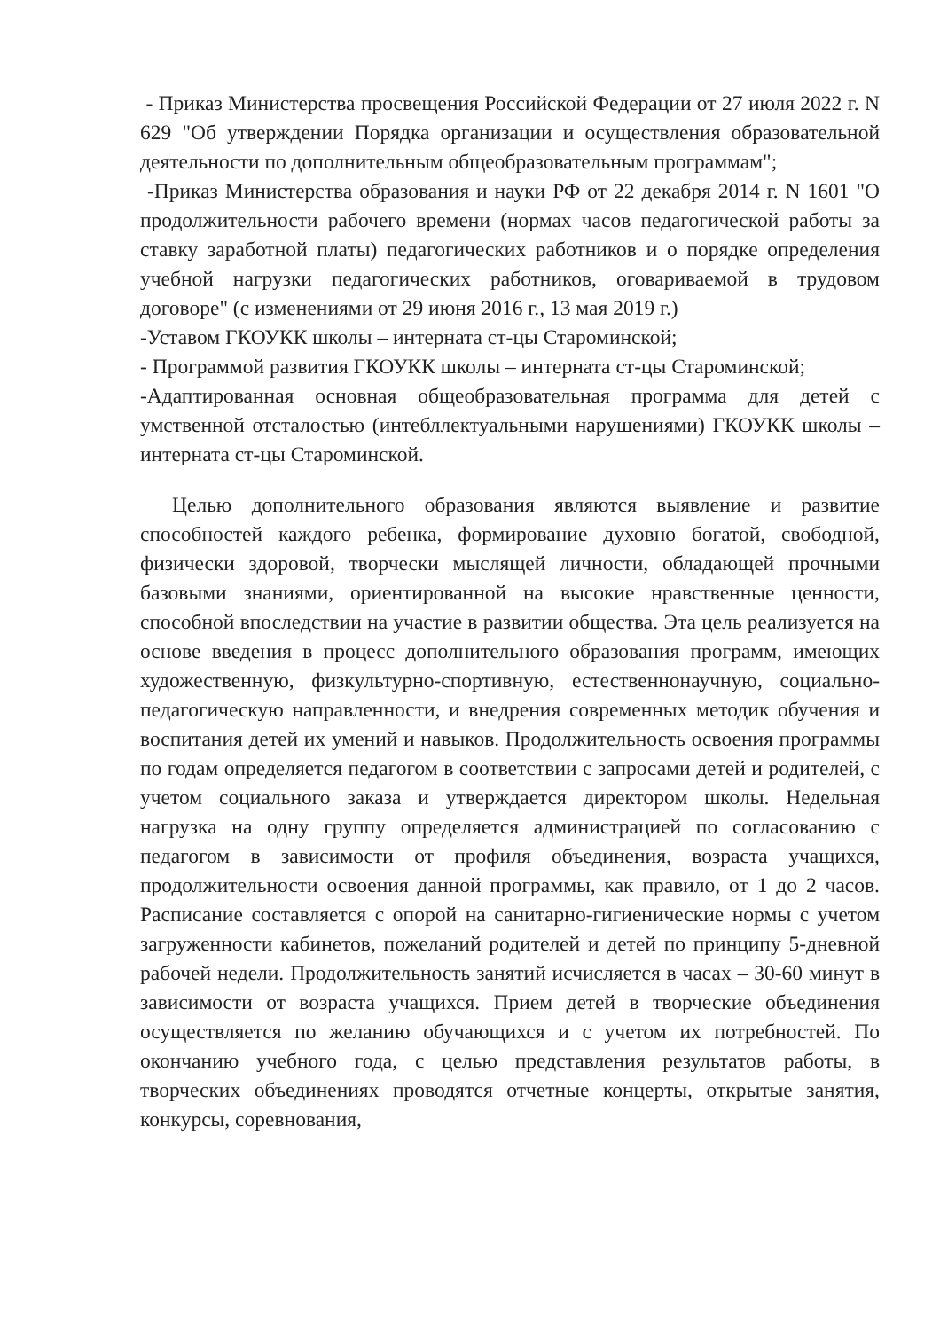- Приказ Министерства просвещения Российской Федерации от 27 июля 2022 г. N 629 "Об утверждении Порядка организации и осуществления образовательной деятельности по дополнительным общеобразовательным программам";
-Приказ Министерства образования и науки РФ от 22 декабря 2014 г. N 1601 "О продолжительности рабочего времени (нормах часов педагогической работы за ставку заработной платы) педагогических работников и о порядке определения учебной нагрузки педагогических работников, оговариваемой в трудовом договоре" (с изменениями от 29 июня 2016 г., 13 мая 2019 г.)
-Уставом ГКОУКК школы – интерната ст-цы Староминской;
- Программой развития ГКОУКК школы – интерната ст-цы Староминской;
-Адаптированная основная общеобразовательная программа для детей с умственной отсталостью (интебллектуальными нарушениями) ГКОУКК школы – интерната ст-цы Староминской.
Целью дополнительного образования являются выявление и развитие способностей каждого ребенка, формирование духовно богатой, свободной, физически здоровой, творчески мыслящей личности, обладающей прочными базовыми знаниями, ориентированной на высокие нравственные ценности, способной впоследствии на участие в развитии общества. Эта цель реализуется на основе введения в процесс дополнительного образования программ, имеющих художественную, физкультурно-спортивную, естественнонаучную, социально-педагогическую направленности, и внедрения современных методик обучения и воспитания детей их умений и навыков. Продолжительность освоения программы по годам определяется педагогом в соответствии с запросами детей и родителей, с учетом социального заказа и утверждается директором школы. Недельная нагрузка на одну группу определяется администрацией по согласованию с педагогом в зависимости от профиля объединения, возраста учащихся, продолжительности освоения данной программы, как правило, от 1 до 2 часов. Расписание составляется с опорой на санитарно-гигиенические нормы с учетом загруженности кабинетов, пожеланий родителей и детей по принципу 5-дневной рабочей недели. Продолжительность занятий исчисляется в часах – 30-60 минут в зависимости от возраста учащихся. Прием детей в творческие объединения осуществляется по желанию обучающихся и с учетом их потребностей. По окончанию учебного года, с целью представления результатов работы, в творческих объединениях проводятся отчетные концерты, открытые занятия, конкурсы, соревнования,